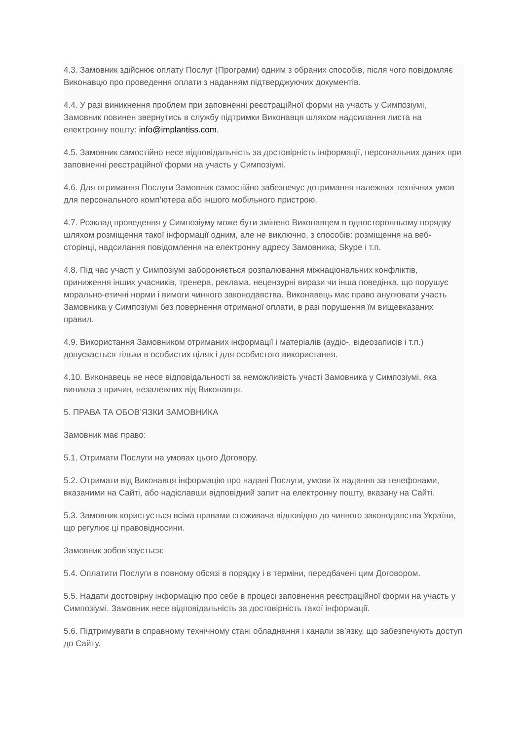4.3. Замовник здійснює оплату Послуг (Програми) одним з обраних способів, після чого повідомляє Виконавцю про проведення оплати з наданням підтверджуючих документів.
4.4. У разі виникнення проблем при заповненні реєстраційної форми на участь у Симпозіумі, Замовник повинен звернутись в службу підтримки Виконавця шляхом надсилання листа на електронну пошту: info@implantiss.com.
4.5. Замовник самостійно несе відповідальність за достовірність інформації, персональних даних при заповненні реєстраційної форми на участь у Симпозіумі.
4.6. Для отримання Послуги Замовник самостійно забезпечує дотримання належних технічних умов для персонального комп’ютера або іншого мобільного пристрою.
4.7. Розклад проведення у Симпозіуму може бути змінено Виконавцем в односторонньому порядку шляхом розміщення такої інформації одним, але не виключно, з способів: розміщення на веб-сторінці, надсилання повідомлення на електронну адресу Замовника, Skype і т.п.
4.8. Під час участі у Симпозіумі забороняється розпалювання міжнаціональних конфліктів, приниження інших учасників, тренера, реклама, нецензурні вирази чи інша поведінка, що порушує морально-етичні норми і вимоги чинного законодавства. Виконавець має право анулювати участь Замовника у Симпозіумі без повернення отриманої оплати, в разі порушення їм вищевказаних правил.
4.9. Використання Замовником отриманих інформації і матеріалів (аудіо-, відеозаписів і т.п.) допускається тільки в особистих цілях і для особистого використання.
4.10. Виконавець не несе відповідальності за неможливість участі Замовника у Симпозіумі, яка виникла з причин, незалежних від Виконавця.
5. ПРАВА ТА ОБОВ’ЯЗКИ ЗАМОВНИКА
Замовник має право:
5.1. Отримати Послуги на умовах цього Договору.
5.2. Отримати від Виконавця інформацію про надані Послуги, умови їх надання за телефонами, вказаними на Сайті, або надіславши відповідний запит на електронну пошту, вказану на Сайті.
5.3. Замовник користується всіма правами споживача відповідно до чинного законодавства України, що регулює ці правовідносини.
Замовник зобов’язується:
5.4. Оплатити Послуги в повному обсязі в порядку і в терміни, передбачені цим Договором.
5.5. Надати достовірну інформацію про себе в процесі заповнення реєстраційної форми на участь у Симпозіумі. Замовник несе відповідальність за достовірність такої інформації.
5.6. Підтримувати в справному технічному стані обладнання і канали зв’язку, що забезпечують доступ до Сайту.